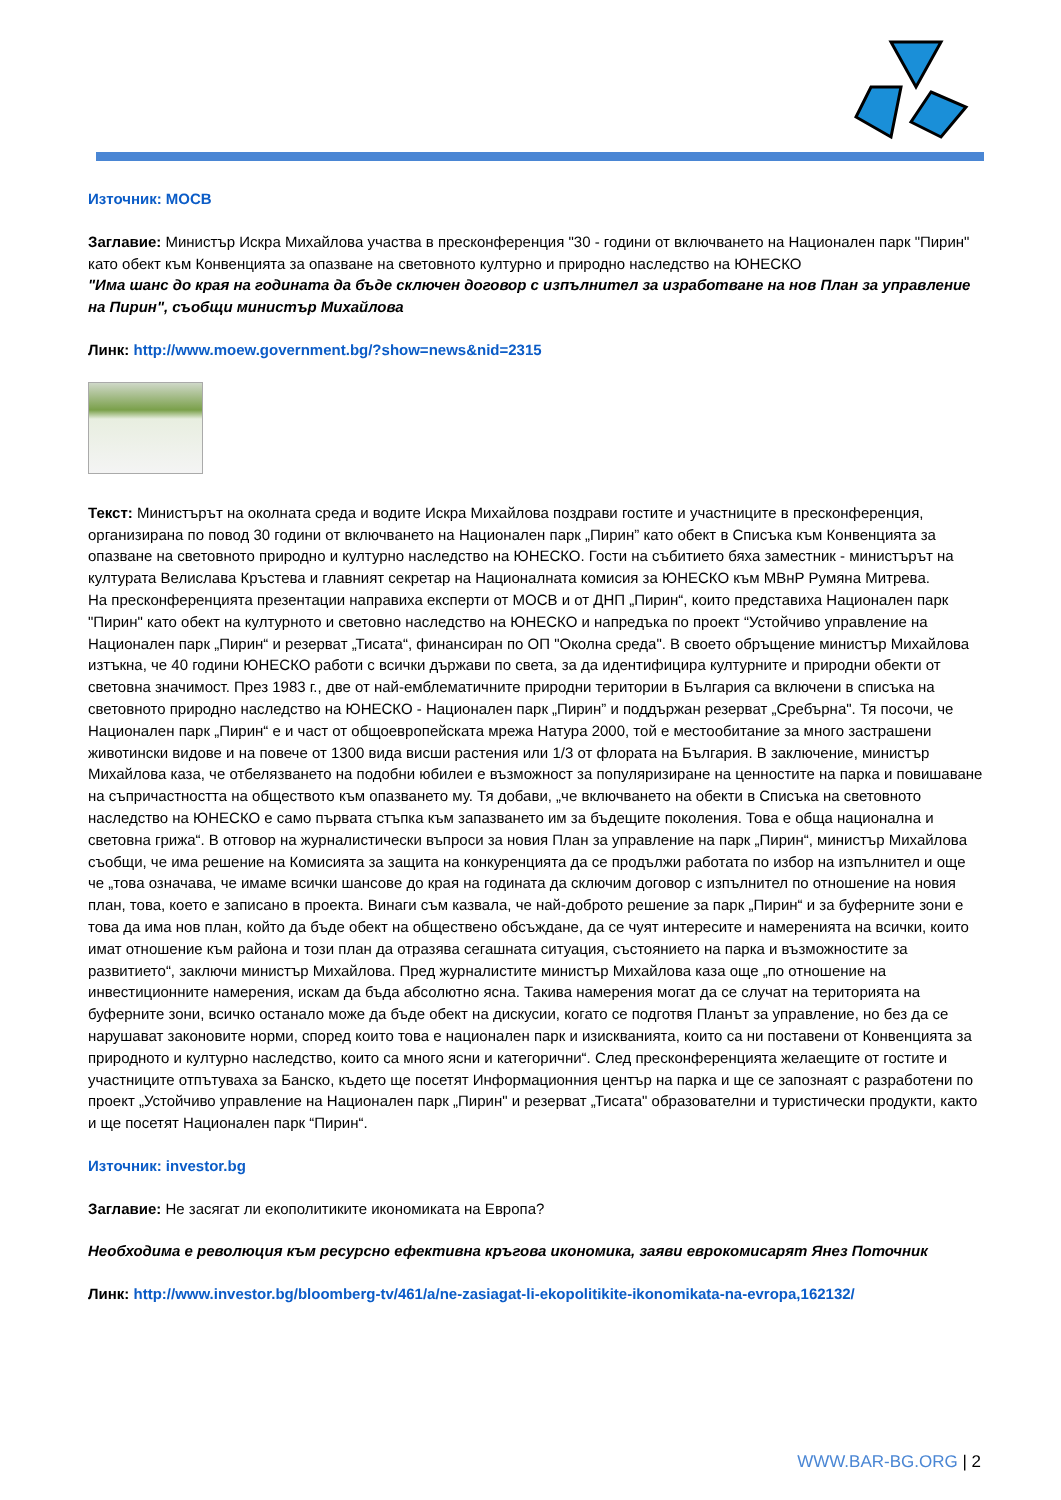Източник: МОСВ
Заглавие: Министър Искра Михайлова участва в пресконференция "30 - години от включването на Национален парк "Пирин" като обект към Конвенцията за опазване на световното културно и природно наследство на ЮНЕСКО
"Има шанс до края на годината да бъде сключен договор с изпълнител за изработване на нов План за управление на Пирин", съобщи министър Михайлова
Линк: http://www.moew.government.bg/?show=news&nid=2315
Текст: Министърът на околната среда и водите Искра Михайлова поздрави гостите и участниците в пресконференция, организирана по повод 30 години от включването на Национален парк „Пирин” като обект в Списъка към Конвенцията за опазване на световното природно и културно наследство на ЮНЕСКО. Гости на събитието бяха заместник - министърът на културата Велислава Кръстева и главният секретар на Националната комисия за ЮНЕСКО към МВнР Румяна Митрева.
На пресконференцията презентации направиха експерти от МОСВ и от ДНП „Пирин“, които представиха Национален парк "Пирин" като обект на културното и световно наследство на ЮНЕСКО и напредъка по проект “Устойчиво управление на Национален парк „Пирин“ и резерват „Тисата“, финансиран по ОП "Околна среда". В своето обръщение министър Михайлова изтъкна, че 40 години ЮНЕСКО работи с всички държави по света, за да идентифицира културните и природни обекти от световна значимост. През 1983 г., две от най-емблематичните природни територии в България са включени в списъка на световното природно наследство на ЮНЕСКО - Национален парк „Пирин” и поддържан резерват „Сребърна". Тя посочи, че Национален парк „Пирин“ е и част от общоевропейската мрежа Натура 2000, той е местообитание за много застрашени животински видове и на повече от 1300 вида висши растения или 1/3 от флората на България. В заключение, министър Михайлова каза, че отбелязването на подобни юбилеи е възможност за популяризиране на ценностите на парка и повишаване на съпричастността на обществото към опазването му. Тя добави, „че включването на обекти в Списъка на световното наследство на ЮНЕСКО е само първата стъпка към запазването им за бъдещите поколения. Това е обща национална и световна грижа“. В отговор на журналистически въпроси за новия План за управление на парк „Пирин“, министър Михайлова съобщи, че има решение на Комисията за защита на конкуренцията да се продължи работата по избор на изпълнител и още че „това означава, че имаме всички шансове до края на годината да сключим договор с изпълнител по отношение на новия план, това, което е записано в проекта. Винаги съм казвала, че най-доброто решение за парк „Пирин“ и за буферните зони е това да има нов план, който да бъде обект на обществено обсъждане, да се чуят интересите и намеренията на всички, които имат отношение към района и този план да отразява сегашната ситуация, състоянието на парка и възможностите за развитието“, заключи министър Михайлова. Пред журналистите министър Михайлова каза още „по отношение на инвестиционните намерения, искам да бъда абсолютно ясна. Такива намерения могат да се случат на територията на буферните зони, всичко останало може да бъде обект на дискусии, когато се подготвя Планът за управление, но без да се нарушават законовите норми, според които това е национален парк и изискванията, които са ни поставени от Конвенцията за природното и културно наследство, които са много ясни и категорични“. След пресконференцията желаещите от гостите и участниците отпътуваха за Банско, където ще посетят Информационния център на парка и ще се запознаят с разработени по проект „Устойчиво управление на Национален парк „Пирин" и резерват „Тисата" образователни и туристически продукти, както и ще посетят Национален парк “Пирин“.
Източник: investor.bg
Заглавие: Не засягат ли екополитиките икономиката на Европа?
Необходима е революция към ресурсно ефективна кръгова икономика, заяви еврокомисарят Янез Поточник
Линк: http://www.investor.bg/bloomberg-tv/461/a/ne-zasiagat-li-ekopolitikite-ikonomikata-na-evropa,162132/
WWW.BAR-BG.ORG | 2